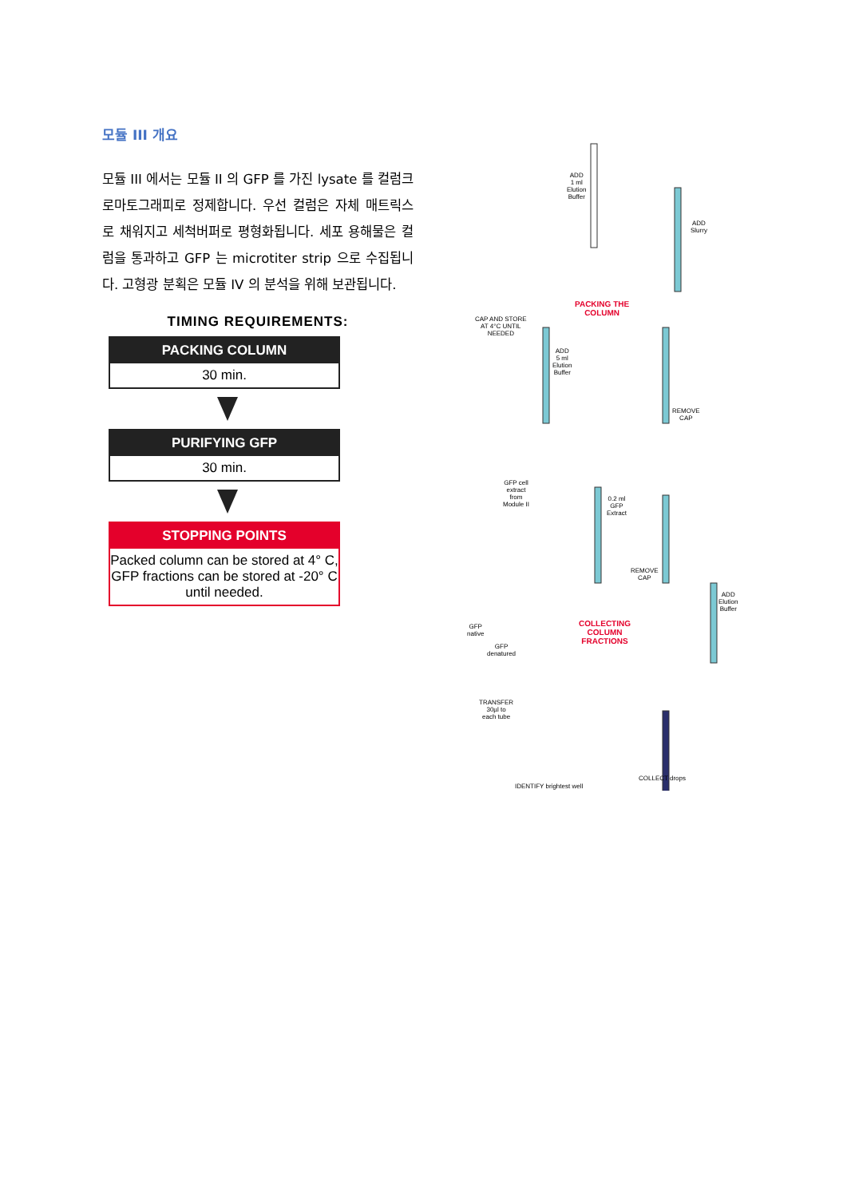모듈 III 개요
모듈 III 에서는 모듈 II 의 GFP 를 가진 lysate 를 컬럼크로마토그래피로 정제합니다. 우선 컬럼은 자체 매트릭스로 채워지고 세척버퍼로 평형화됩니다. 세포 용해물은 컬럼을 통과하고 GFP 는 microtiter strip 으로 수집됩니다. 고형광 분획은 모듈 IV 의 분석을 위해 보관됩니다.
TIMING REQUIREMENTS:
PACKING COLUMN
30 min.
PURIFYING GFP
30 min.
STOPPING POINTS
Packed column can be stored at 4° C, GFP fractions can be stored at -20° C until needed.
ADD
1 ml
Elution
Buffer
ADD
Slurry
PACKING THE
COLUMN
CAP AND STORE
AT 4°C UNTIL
NEEDED
ADD
5 ml
Elution
Buffer
REMOVE
CAP
GFP cell
extract
from
Module II
0.2 ml
GFP
Extract
REMOVE
CAP
ADD
Elution
Buffer
GFP
native
GFP
denatured
COLLECTING
COLUMN
FRACTIONS
TRANSFER
30µl to
each tube
COLLECT drops
IDENTIFY brightest well